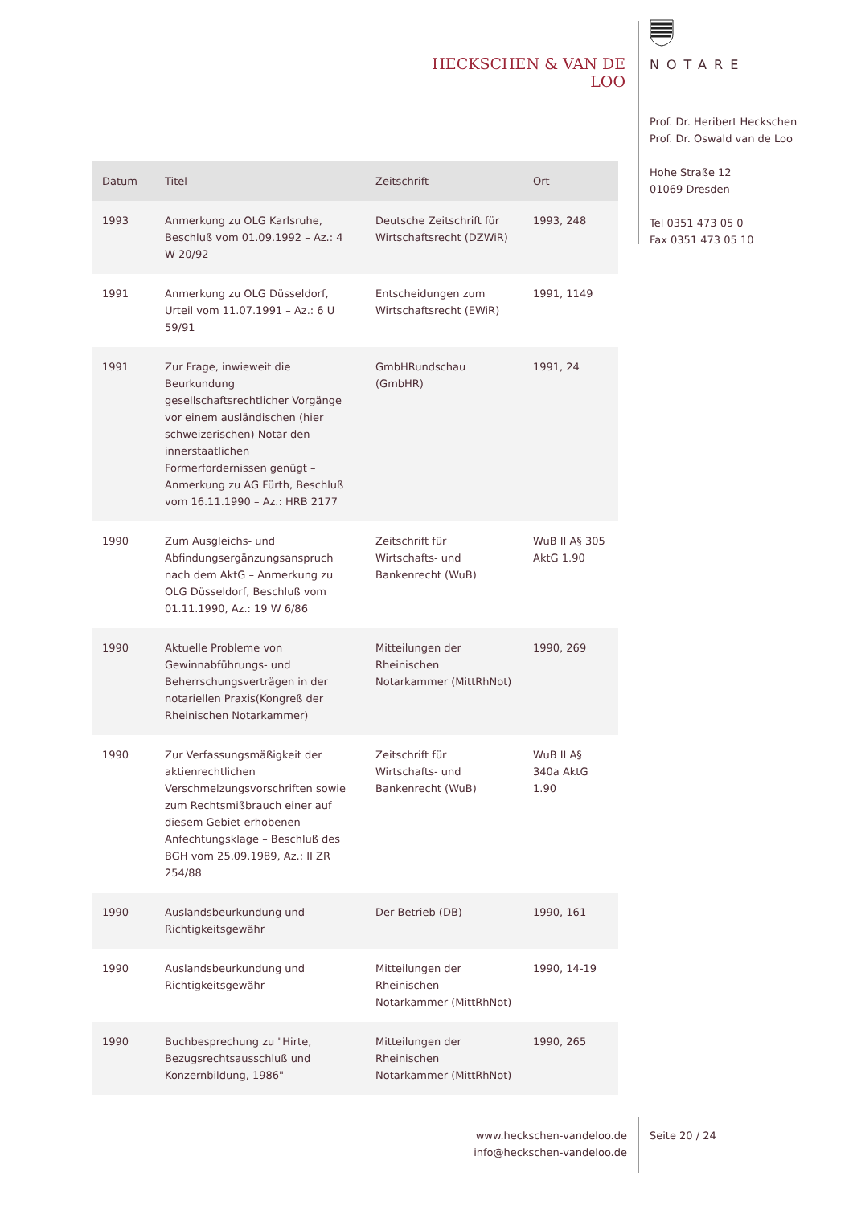HECKSCHEN & VAN DE LOO
NOTARE
Prof. Dr. Heribert Heckschen
Prof. Dr. Oswald van de Loo
Hohe Straße 12
01069 Dresden
Tel 0351 473 05 0
Fax 0351 473 05 10
| Datum | Titel | Zeitschrift | Ort |
| --- | --- | --- | --- |
| 1993 | Anmerkung zu OLG Karlsruhe, Beschluß vom 01.09.1992 – Az.: 4 W 20/92 | Deutsche Zeitschrift für Wirtschaftsrecht (DZWiR) | 1993, 248 |
| 1991 | Anmerkung zu OLG Düsseldorf, Urteil vom 11.07.1991 – Az.: 6 U 59/91 | Entscheidungen zum Wirtschaftsrecht (EWiR) | 1991, 1149 |
| 1991 | Zur Frage, inwieweit die Beurkundung gesellschaftsrechtlicher Vorgänge vor einem ausländischen (hier schweizerischen) Notar den innerstaatlichen Formerfordernissen genügt – Anmerkung zu AG Fürth, Beschluß vom 16.11.1990 – Az.: HRB 2177 | GmbHRundschau (GmbHR) | 1991, 24 |
| 1990 | Zum Ausgleichs- und Abfindungsergänzungsanspruch nach dem AktG – Anmerkung zu OLG Düsseldorf, Beschluß vom 01.11.1990, Az.: 19 W 6/86 | Zeitschrift für Wirtschafts- und Bankenrecht (WuB) | WuB II A§ 305 AktG 1.90 |
| 1990 | Aktuelle Probleme von Gewinnabführungs- und Beherrschungsverträgen in der notariellen Praxis(Kongreß der Rheinischen Notarkammer) | Mitteilungen der Rheinischen Notarkammer (MittRhNot) | 1990, 269 |
| 1990 | Zur Verfassungsmäßigkeit der aktienrechtlichen Verschmelzungsvorschriften sowie zum Rechtsmißbrauch einer auf diesem Gebiet erhobenen Anfechtungsklage – Beschluß des BGH vom 25.09.1989, Az.: II ZR 254/88 | Zeitschrift für Wirtschafts- und Bankenrecht (WuB) | WuB II A§ 340a AktG 1.90 |
| 1990 | Auslandsbeurkundung und Richtigkeitsgewähr | Der Betrieb (DB) | 1990, 161 |
| 1990 | Auslandsbeurkundung und Richtigkeitsgewähr | Mitteilungen der Rheinischen Notarkammer (MittRhNot) | 1990, 14-19 |
| 1990 | Buchbesprechung zu "Hirte, Bezugsrechtsausschluß und Konzernbildung, 1986" | Mitteilungen der Rheinischen Notarkammer (MittRhNot) | 1990, 265 |
www.heckschen-vandeloo.de
info@heckschen-vandeloo.de
Seite 20 / 24